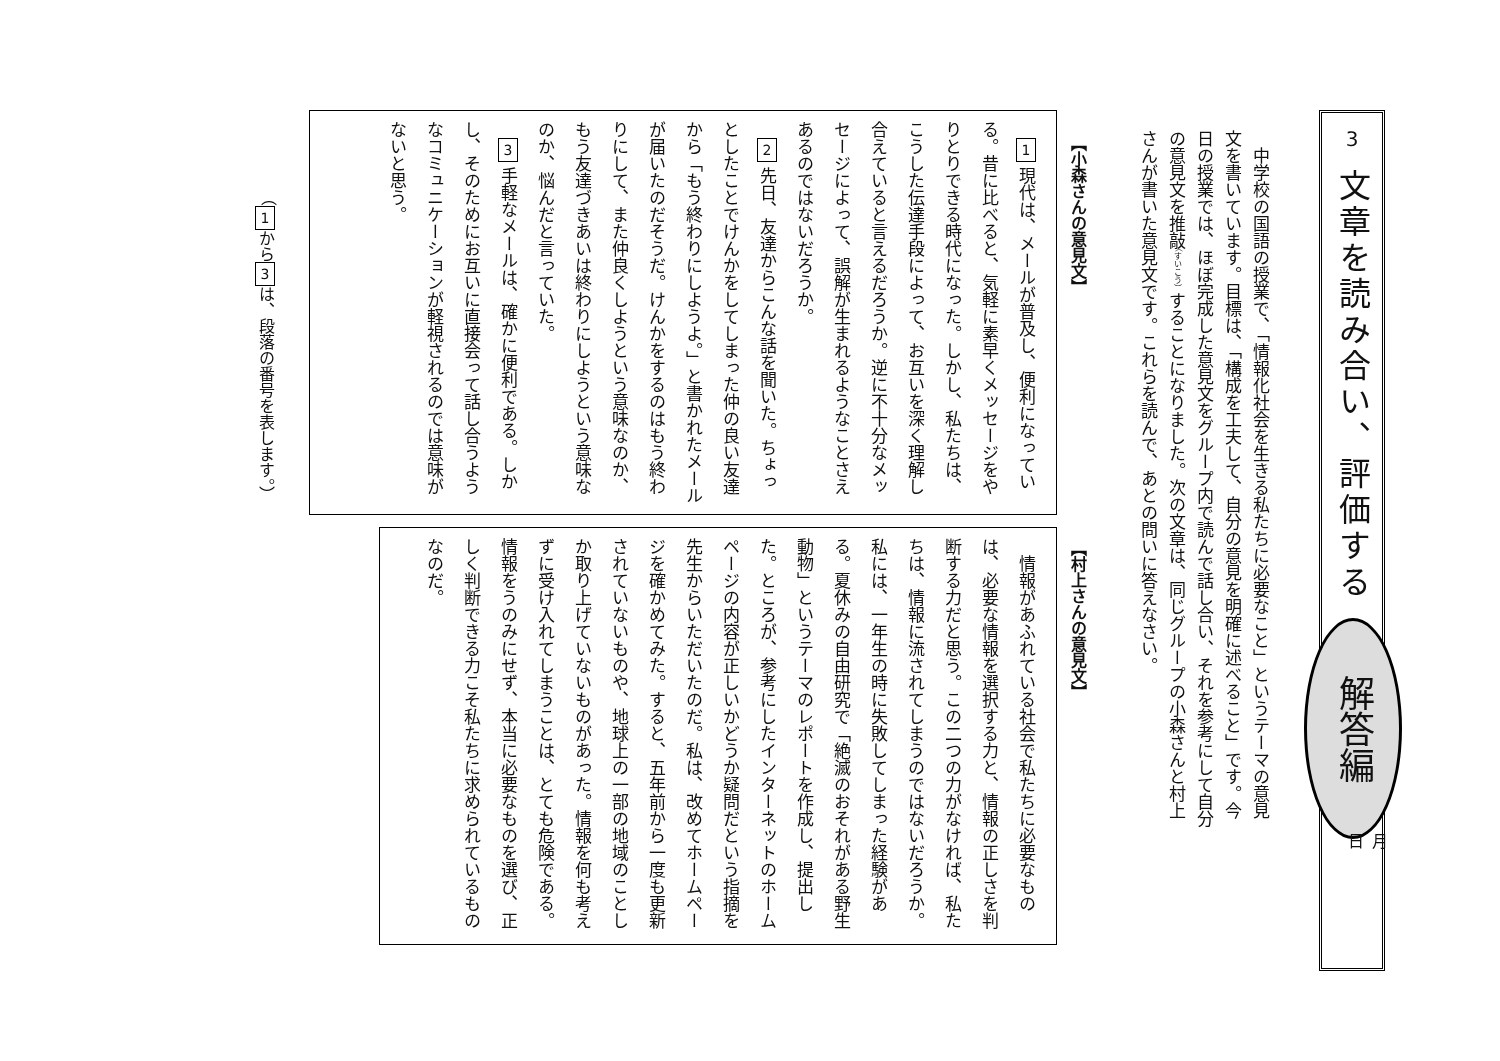3
文章を読み合い、評価する
解答編
月
日
中学校の国語の授業で、「情報化社会を生きる私たちに必要なこと」というテーマの意見文を書いています。目標は、「構成を工夫して、自分の意見を明確に述べること」です。今日の授業では、ほぼ完成した意見文をグループ内で読んで話し合い、それを参考にして自分の意見文を推敲（すいこう）することになりました。次の文章は、同じグループの小森さんと村上さんが書いた意見文です。これらを読んで、あとの問いに答えなさい。
【小森さんの意見文】
1 現代は、メールが普及し、便利になっている。昔に比べると、気軽に素早くメッセージをやりとりできる時代になった。しかし、私たちは、こうした伝達手段によって、お互いを深く理解し合えていると言えるだろうか。逆に不十分なメッセージによって、誤解が生まれるようなことさえあるのではないだろうか。
2 先日、友達からこんな話を聞いた。ちょっとしたことでけんかをしてしまった仲の良い友達から「もう終わりにしようよ。」と書かれたメールが届いたのだそうだ。けんかをするのはもう終わりにして、また仲良くしようという意味なのか、もう友達づきあいは終わりにしようという意味なのか、悩んだと言っていた。
3 手軽なメールは、確かに便利である。しかし、そのためにお互いに直接会って話し合うようなコミュニケーションが軽視されるのでは意味がないと思う。
（ 1 から 3 は、段落の番号を表します。）
【村上さんの意見文】
情報があふれている社会で私たちに必要なものは、必要な情報を選択する力と、情報の正しさを判断する力だと思う。この二つの力がなければ、私たちは、情報に流されてしまうのではないだろうか。私には、一年生の時に失敗してしまった経験がある。夏休みの自由研究で「絶滅のおそれがある野生動物」というテーマのレポートを作成し、提出した。ところが、参考にしたインターネットのホームページの内容が正しいかどうか疑問だという指摘を先生からいただいたのだ。私は、改めてホームページを確かめてみた。すると、五年前から一度も更新されていないものや、地球上の一部の地域のことしか取り上げていないものがあった。情報を何も考えずに受け入れてしまうことは、とても危険である。情報をうのみにせず、本当に必要なものを選び、正しく判断できる力こそ私たちに求められているものなのだ。